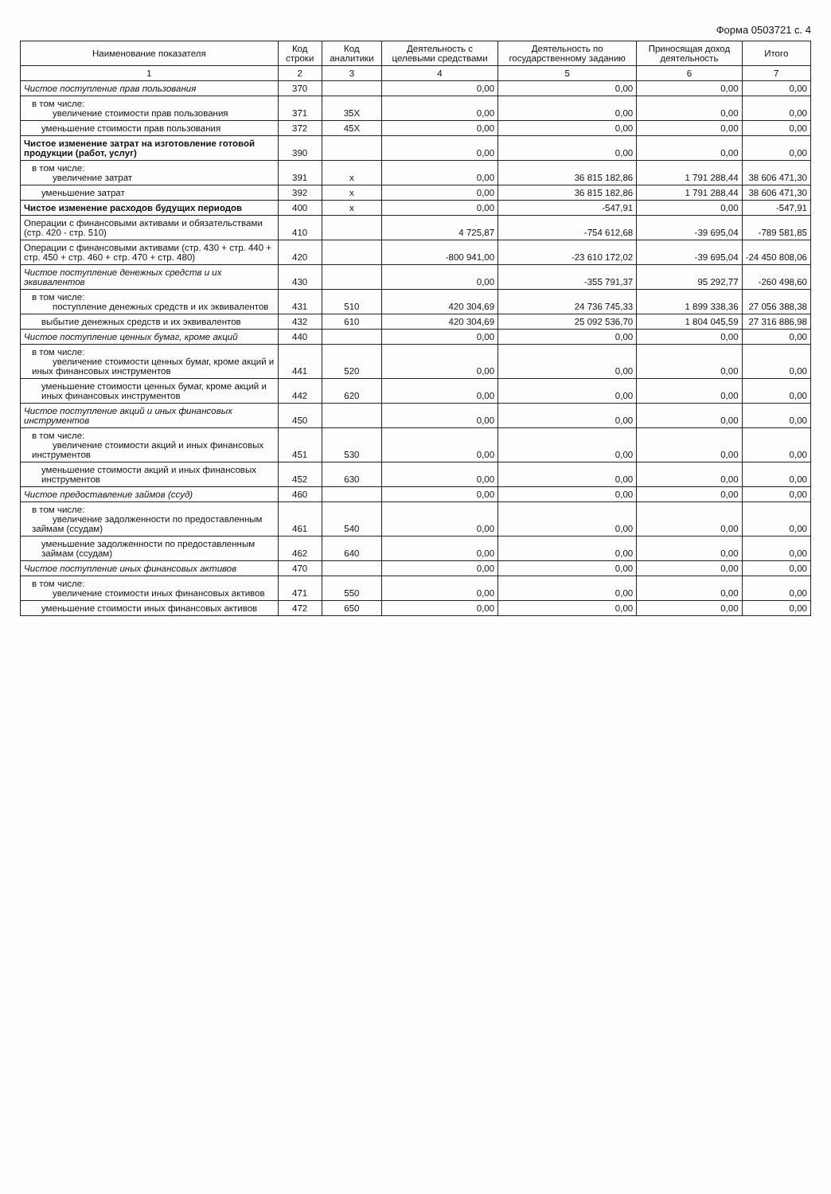Форма 0503721 с. 4
| Наименование показателя | Код строки | Код аналитики | Деятельность с целевыми средствами | Деятельность по государственному заданию | Приносящая доход деятельность | Итого |
| --- | --- | --- | --- | --- | --- | --- |
| 1 | 2 | 3 | 4 | 5 | 6 | 7 |
| Чистое поступление прав пользования | 370 | | 0,00 | 0,00 | 0,00 | 0,00 |
| в том числе: увеличение стоимости прав пользования | 371 | 35X | 0,00 | 0,00 | 0,00 | 0,00 |
| уменьшение стоимости прав пользования | 372 | 45X | 0,00 | 0,00 | 0,00 | 0,00 |
| Чистое изменение затрат на изготовление готовой продукции (работ, услуг) | 390 | | 0,00 | 0,00 | 0,00 | 0,00 |
| в том числе: увеличение затрат | 391 | x | 0,00 | 36 815 182,86 | 1 791 288,44 | 38 606 471,30 |
| уменьшение затрат | 392 | x | 0,00 | 36 815 182,86 | 1 791 288,44 | 38 606 471,30 |
| Чистое изменение расходов будущих периодов | 400 | x | 0,00 | -547,91 | 0,00 | -547,91 |
| Операции с финансовыми активами и обязательствами (стр. 420 - стр. 510) | 410 | | 4 725,87 | -754 612,68 | -39 695,04 | -789 581,85 |
| Операции с финансовыми активами (стр. 430 + стр. 440 + стр. 450 + стр. 460 + стр. 470 + стр. 480) | 420 | | -800 941,00 | -23 610 172,02 | -39 695,04 | -24 450 808,06 |
| Чистое поступление денежных средств и их эквивалентов | 430 | | 0,00 | -355 791,37 | 95 292,77 | -260 498,60 |
| в том числе: поступление денежных средств и их эквивалентов | 431 | 510 | 420 304,69 | 24 736 745,33 | 1 899 338,36 | 27 056 388,38 |
| выбытие денежных средств и их эквивалентов | 432 | 610 | 420 304,69 | 25 092 536,70 | 1 804 045,59 | 27 316 886,98 |
| Чистое поступление ценных бумаг, кроме акций | 440 | | 0,00 | 0,00 | 0,00 | 0,00 |
| в том числе: увеличение стоимости ценных бумаг, кроме акций и иных финансовых инструментов | 441 | 520 | 0,00 | 0,00 | 0,00 | 0,00 |
| уменьшение стоимости ценных бумаг, кроме акций и иных финансовых инструментов | 442 | 620 | 0,00 | 0,00 | 0,00 | 0,00 |
| Чистое поступление акций и иных финансовых инструментов | 450 | | 0,00 | 0,00 | 0,00 | 0,00 |
| в том числе: увеличение стоимости акций и иных финансовых инструментов | 451 | 530 | 0,00 | 0,00 | 0,00 | 0,00 |
| уменьшение стоимости акций и иных финансовых инструментов | 452 | 630 | 0,00 | 0,00 | 0,00 | 0,00 |
| Чистое предоставление займов (ссуд) | 460 | | 0,00 | 0,00 | 0,00 | 0,00 |
| в том числе: увеличение задолженности по предоставленным займам (ссудам) | 461 | 540 | 0,00 | 0,00 | 0,00 | 0,00 |
| уменьшение задолженности по предоставленным займам (ссудам) | 462 | 640 | 0,00 | 0,00 | 0,00 | 0,00 |
| Чистое поступление иных финансовых активов | 470 | | 0,00 | 0,00 | 0,00 | 0,00 |
| в том числе: увеличение стоимости иных финансовых активов | 471 | 550 | 0,00 | 0,00 | 0,00 | 0,00 |
| уменьшение стоимости иных финансовых активов | 472 | 650 | 0,00 | 0,00 | 0,00 | 0,00 |